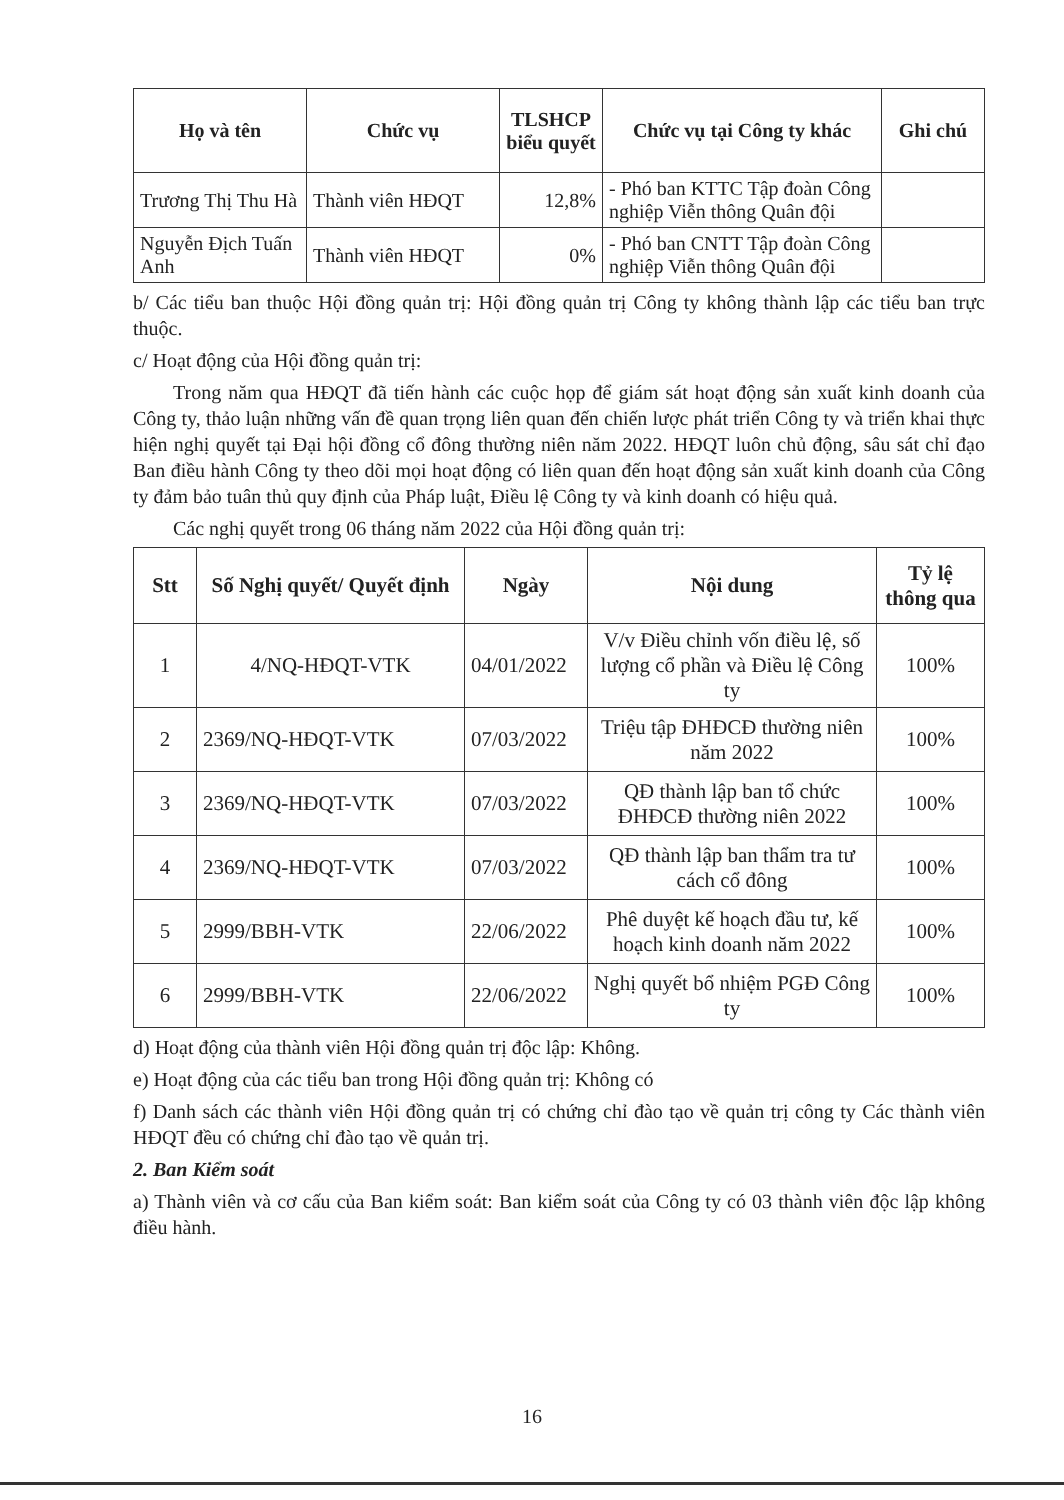| Họ và tên | Chức vụ | TLSHCP biểu quyết | Chức vụ tại Công ty khác | Ghi chú |
| --- | --- | --- | --- | --- |
| Trương Thị Thu Hà | Thành viên HĐQT | 12,8% | - Phó ban KTTC Tập đoàn Công nghiệp Viễn thông Quân đội | |
| Nguyễn Địch Tuấn Anh | Thành viên HĐQT | 0% | - Phó ban CNTT Tập đoàn Công nghiệp Viễn thông Quân đội | |
b/ Các tiểu ban thuộc Hội đồng quản trị: Hội đồng quản trị Công ty không thành lập các tiểu ban trực thuộc.
c/ Hoạt động của Hội đồng quản trị:
Trong năm qua HĐQT đã tiến hành các cuộc họp để giám sát hoạt động sản xuất kinh doanh của Công ty, thảo luận những vấn đề quan trọng liên quan đến chiến lược phát triển Công ty và triển khai thực hiện nghị quyết tại Đại hội đồng cổ đông thường niên năm 2022. HĐQT luôn chủ động, sâu sát chỉ đạo Ban điều hành Công ty theo dõi mọi hoạt động có liên quan đến hoạt động sản xuất kinh doanh của Công ty đảm bảo tuân thủ quy định của Pháp luật, Điều lệ Công ty và kinh doanh có hiệu quả.
Các nghị quyết trong 06 tháng năm 2022 của Hội đồng quản trị:
| Stt | Số Nghị quyết/ Quyết định | Ngày | Nội dung | Tỷ lệ thông qua |
| --- | --- | --- | --- | --- |
| 1 | 4/NQ-HĐQT-VTK | 04/01/2022 | V/v Điều chỉnh vốn điều lệ, số lượng cổ phần và Điều lệ Công ty | 100% |
| 2 | 2369/NQ-HĐQT-VTK | 07/03/2022 | Triệu tập ĐHĐCĐ thường niên năm 2022 | 100% |
| 3 | 2369/NQ-HĐQT-VTK | 07/03/2022 | QĐ thành lập ban tổ chức ĐHĐCĐ thường niên 2022 | 100% |
| 4 | 2369/NQ-HĐQT-VTK | 07/03/2022 | QĐ thành lập ban thẩm tra tư cách cổ đông | 100% |
| 5 | 2999/BBH-VTK | 22/06/2022 | Phê duyệt kế hoạch đầu tư, kế hoạch kinh doanh năm 2022 | 100% |
| 6 | 2999/BBH-VTK | 22/06/2022 | Nghị quyết bổ nhiệm PGĐ Công ty | 100% |
d) Hoạt động của thành viên Hội đồng quản trị độc lập: Không.
e) Hoạt động của các tiểu ban trong Hội đồng quản trị: Không có
f) Danh sách các thành viên Hội đồng quản trị có chứng chỉ đào tạo về quản trị công ty Các thành viên HĐQT đều có chứng chỉ đào tạo về quản trị.
2. Ban Kiểm soát
a) Thành viên và cơ cấu của Ban kiểm soát: Ban kiểm soát của Công ty có 03 thành viên độc lập không điều hành.
16